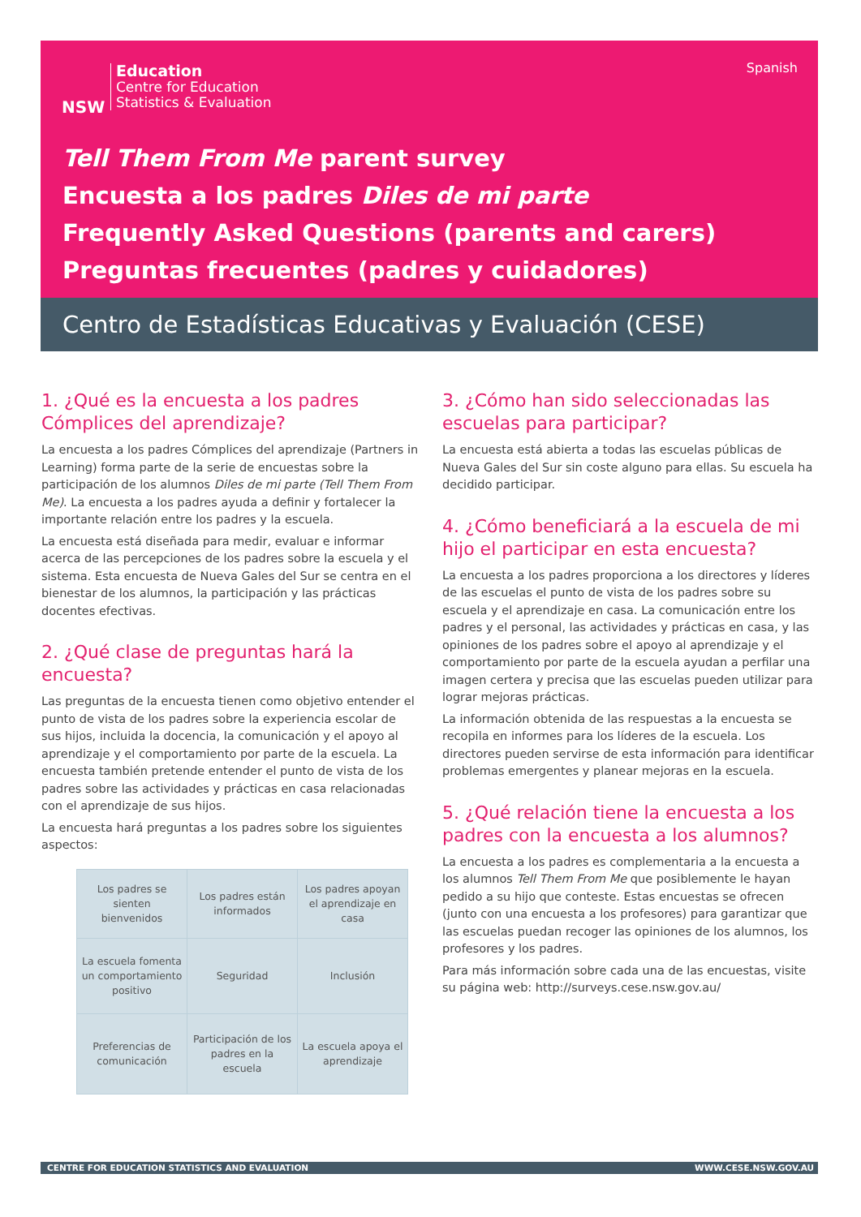NSW
Education
Centre for Education
Statistics & Evaluation
Spanish
Tell Them From Me parent survey
Encuesta a los padres Diles de mi parte
Frequently Asked Questions (parents and carers)
Preguntas frecuentes (padres y cuidadores)
Centro de Estadísticas Educativas y Evaluación (CESE)
1. ¿Qué es la encuesta a los padres Cómplices del aprendizaje?
La encuesta a los padres Cómplices del aprendizaje (Partners in Learning) forma parte de la serie de encuestas sobre la participación de los alumnos Diles de mi parte (Tell Them From Me). La encuesta a los padres ayuda a definir y fortalecer la importante relación entre los padres y la escuela.
La encuesta está diseñada para medir, evaluar e informar acerca de las percepciones de los padres sobre la escuela y el sistema. Esta encuesta de Nueva Gales del Sur se centra en el bienestar de los alumnos, la participación y las prácticas docentes efectivas.
2. ¿Qué clase de preguntas hará la encuesta?
Las preguntas de la encuesta tienen como objetivo entender el punto de vista de los padres sobre la experiencia escolar de sus hijos, incluida la docencia, la comunicación y el apoyo al aprendizaje y el comportamiento por parte de la escuela. La encuesta también pretende entender el punto de vista de los padres sobre las actividades y prácticas en casa relacionadas con el aprendizaje de sus hijos.
La encuesta hará preguntas a los padres sobre los siguientes aspectos:
| Los padres se sienten bienvenidos | Los padres están informados | Los padres apoyan el aprendizaje en casa |
| La escuela fomenta un comportamiento positivo | Seguridad | Inclusión |
| Preferencias de comunicación | Participación de los padres en la escuela | La escuela apoya el aprendizaje |
3. ¿Cómo han sido seleccionadas las escuelas para participar?
La encuesta está abierta a todas las escuelas públicas de Nueva Gales del Sur sin coste alguno para ellas. Su escuela ha decidido participar.
4. ¿Cómo beneficiará a la escuela de mi hijo el participar en esta encuesta?
La encuesta a los padres proporciona a los directores y líderes de las escuelas el punto de vista de los padres sobre su escuela y el aprendizaje en casa. La comunicación entre los padres y el personal, las actividades y prácticas en casa, y las opiniones de los padres sobre el apoyo al aprendizaje y el comportamiento por parte de la escuela ayudan a perfilar una imagen certera y precisa que las escuelas pueden utilizar para lograr mejoras prácticas.
La información obtenida de las respuestas a la encuesta se recopila en informes para los líderes de la escuela. Los directores pueden servirse de esta información para identificar problemas emergentes y planear mejoras en la escuela.
5. ¿Qué relación tiene la encuesta a los padres con la encuesta a los alumnos?
La encuesta a los padres es complementaria a la encuesta a los alumnos Tell Them From Me que posiblemente le hayan pedido a su hijo que conteste. Estas encuestas se ofrecen (junto con una encuesta a los profesores) para garantizar que las escuelas puedan recoger las opiniones de los alumnos, los profesores y los padres.
Para más información sobre cada una de las encuestas, visite su página web: http://surveys.cese.nsw.gov.au/
CENTRE FOR EDUCATION STATISTICS AND EVALUATION WWW.CESE.NSW.GOV.AU